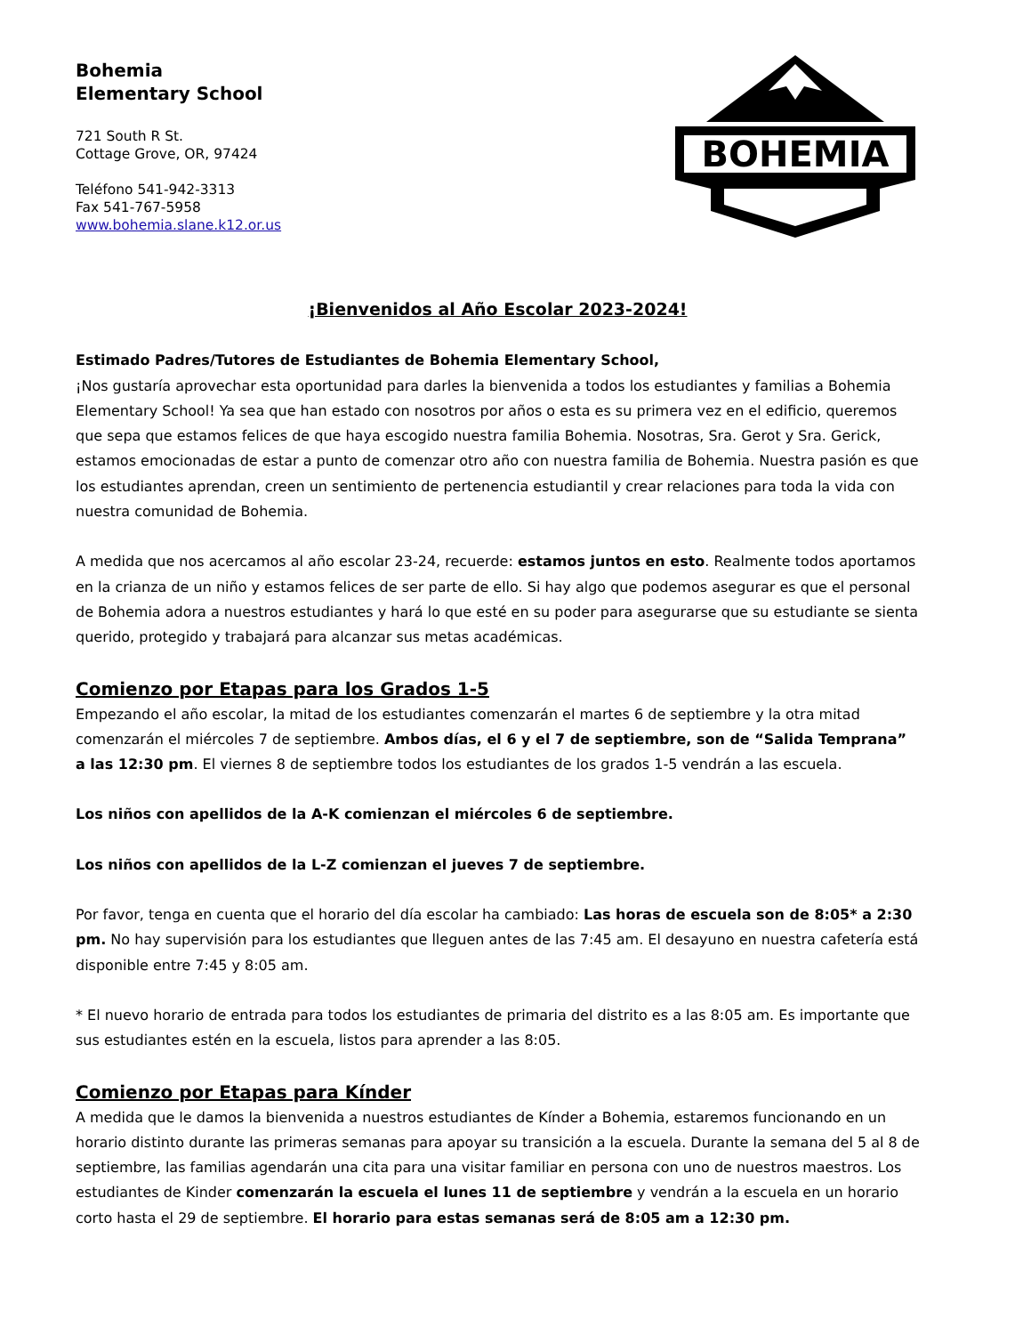Bohemia
Elementary School
721 South R St.
Cottage Grove, OR, 97424
Teléfono 541-942-3313
Fax 541-767-5958
www.bohemia.slane.k12.or.us
BOHEMIA
¡Bienvenidos al Año Escolar 2023-2024!
Estimado Padres/Tutores de Estudiantes de Bohemia Elementary School,
¡Nos gustaría aprovechar esta oportunidad para darles la bienvenida a todos los estudiantes y familias a Bohemia Elementary School! Ya sea que han estado con nosotros por años o esta es su primera vez en el edificio, queremos que sepa que estamos felices de que haya escogido nuestra familia Bohemia. Nosotras, Sra. Gerot y Sra. Gerick, estamos emocionadas de estar a punto de comenzar otro año con nuestra familia de Bohemia. Nuestra pasión es que los estudiantes aprendan, creen un sentimiento de pertenencia estudiantil y crear relaciones para toda la vida con nuestra comunidad de Bohemia.
A medida que nos acercamos al año escolar 23-24, recuerde: estamos juntos en esto. Realmente todos aportamos en la crianza de un niño y estamos felices de ser parte de ello. Si hay algo que podemos asegurar es que el personal de Bohemia adora a nuestros estudiantes y hará lo que esté en su poder para asegurarse que su estudiante se sienta querido, protegido y trabajará para alcanzar sus metas académicas.
Comienzo por Etapas para los Grados 1-5
Empezando el año escolar, la mitad de los estudiantes comenzarán el martes 6 de septiembre y la otra mitad comenzarán el miércoles 7 de septiembre. Ambos días, el 6 y el 7 de septiembre, son de “Salida Temprana” a las 12:30 pm. El viernes 8 de septiembre todos los estudiantes de los grados 1-5 vendrán a las escuela.
Los niños con apellidos de la A-K comienzan el miércoles 6 de septiembre.
Los niños con apellidos de la L-Z comienzan el jueves 7 de septiembre.
Por favor, tenga en cuenta que el horario del día escolar ha cambiado: Las horas de escuela son de 8:05* a 2:30 pm. No hay supervisión para los estudiantes que lleguen antes de las 7:45 am. El desayuno en nuestra cafetería está disponible entre 7:45 y 8:05 am.
* El nuevo horario de entrada para todos los estudiantes de primaria del distrito es a las 8:05 am. Es importante que sus estudiantes estén en la escuela, listos para aprender a las 8:05.
Comienzo por Etapas para Kínder
A medida que le damos la bienvenida a nuestros estudiantes de Kínder a Bohemia, estaremos funcionando en un horario distinto durante las primeras semanas para apoyar su transición a la escuela. Durante la semana del 5 al 8 de septiembre, las familias agendarán una cita para una visitar familiar en persona con uno de nuestros maestros. Los estudiantes de Kinder comenzarán la escuela el lunes 11 de septiembre y vendrán a la escuela en un horario corto hasta el 29 de septiembre. El horario para estas semanas será de 8:05 am a 12:30 pm.